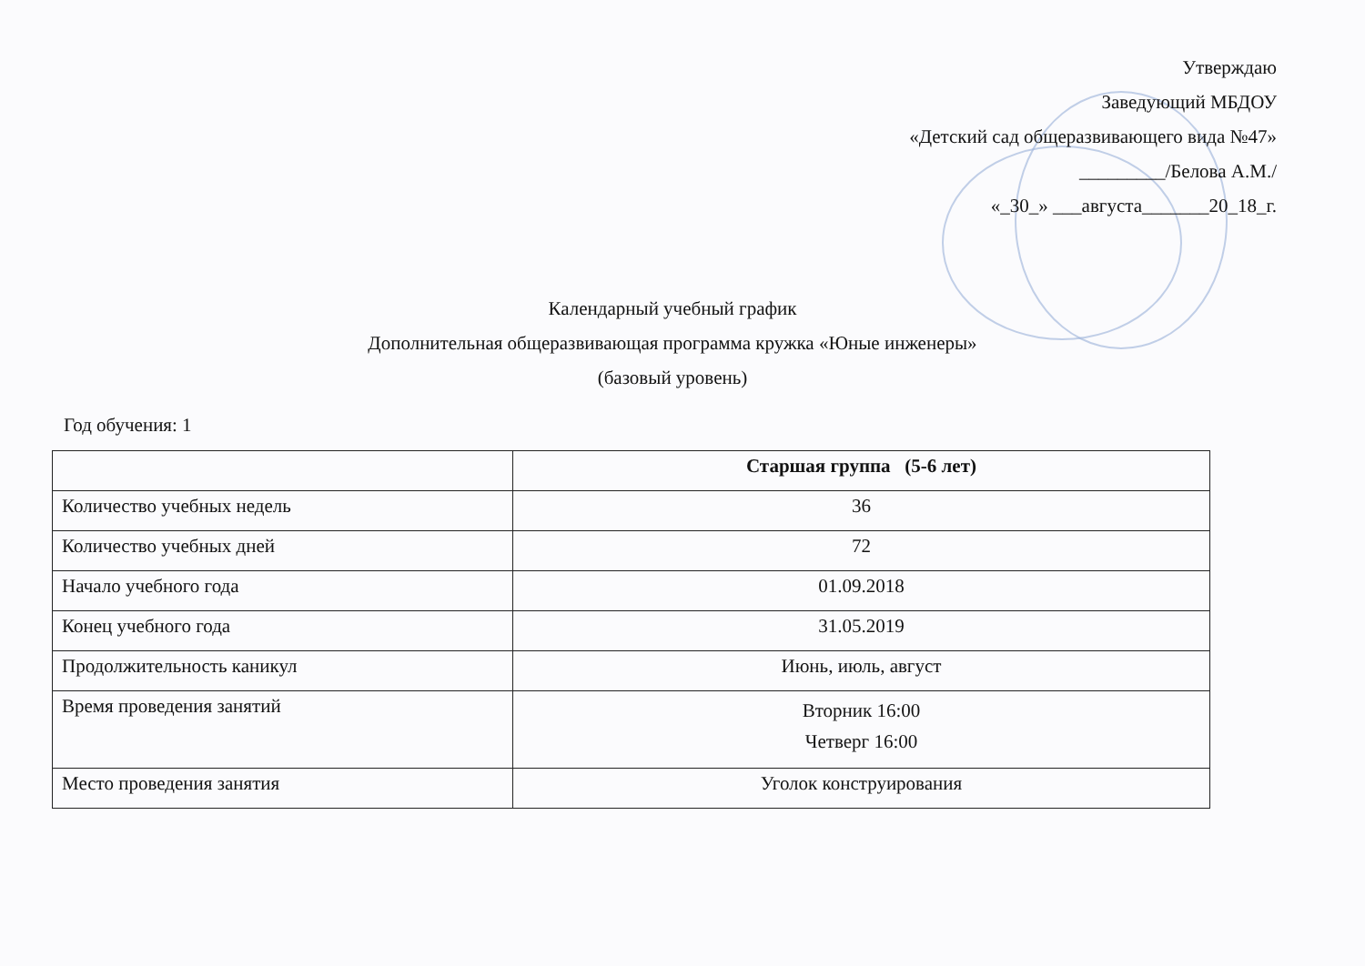Утверждаю
Заведующий МБДОУ
«Детский сад общеразвивающего вида №47»
_________/Белова А.М./
«_30_» ___августа_______20_18_г.
Календарный учебный график
Дополнительная общеразвивающая программа кружка «Юные инженеры»
(базовый уровень)
Год обучения: 1
| | Старшая группа (5-6 лет) |
| --- | --- |
| Количество учебных недель | 36 |
| Количество учебных дней | 72 |
| Начало учебного года | 01.09.2018 |
| Конец учебного года | 31.05.2019 |
| Продолжительность каникул | Июнь, июль, август |
| Время проведения занятий | Вторник 16:00 Четверг 16:00 |
| Место проведения занятия | Уголок конструирования |